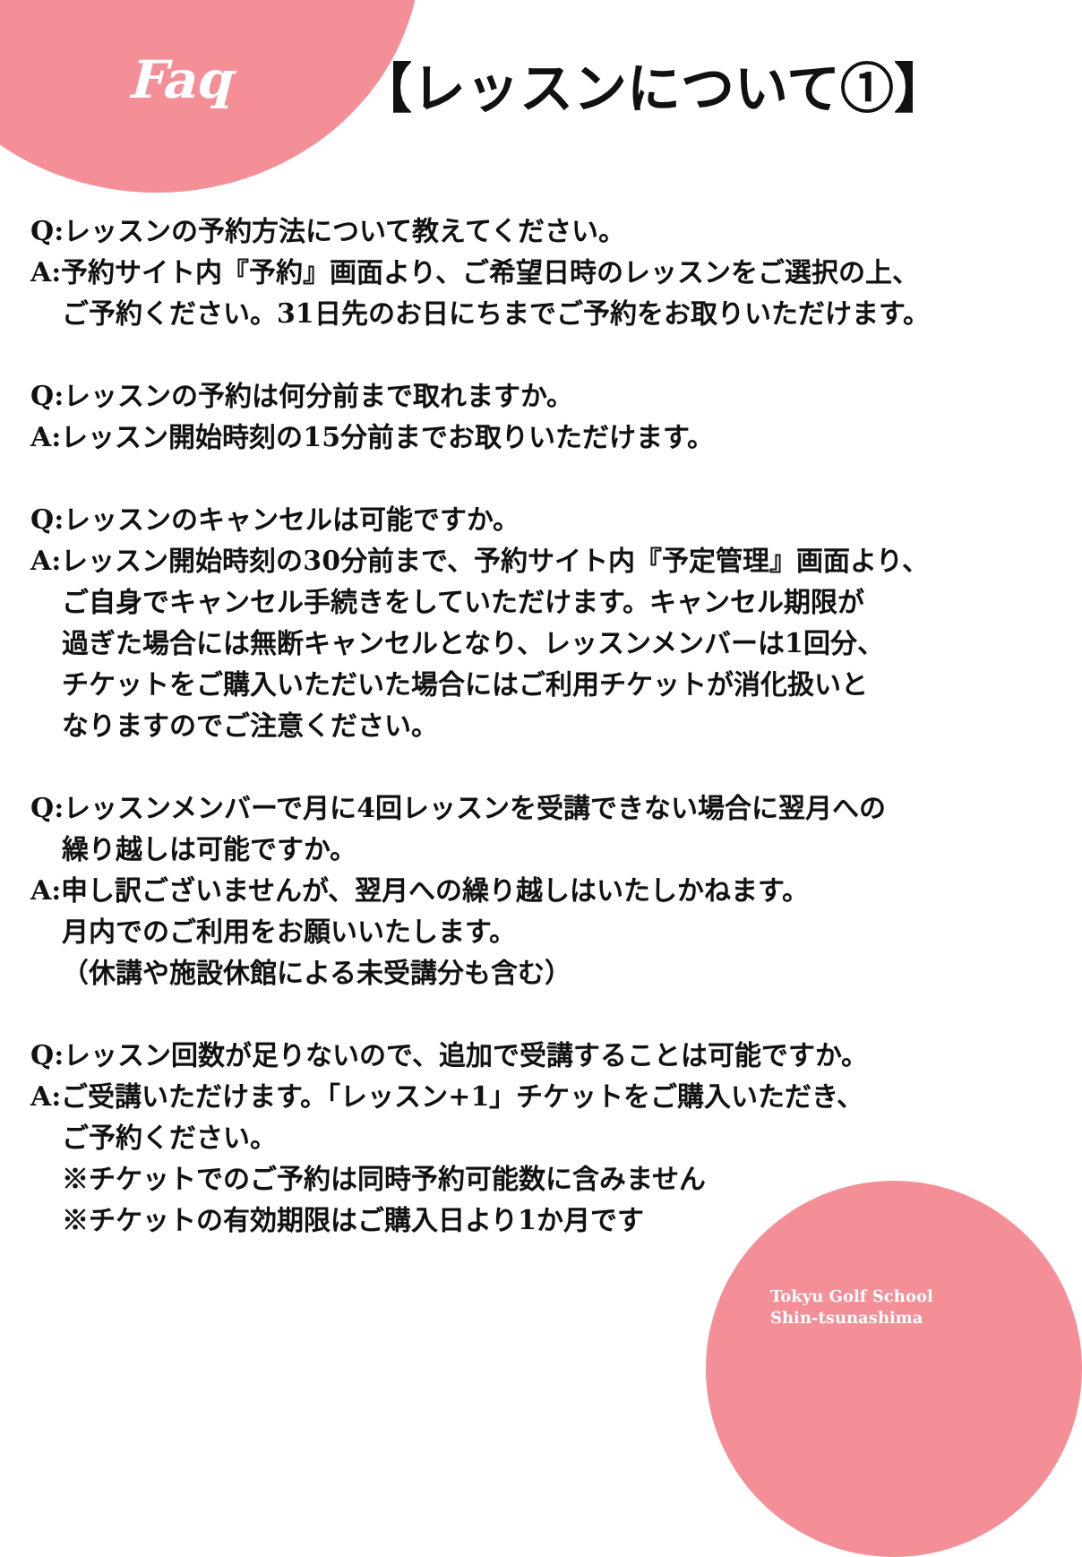Faq
【レッスンについて①】
Q:レッスンの予約方法について教えてください。
A:予約サイト内『予約』画面より、ご希望日時のレッスンをご選択の上、
ご予約ください。31日先のお日にちまでご予約をお取りいただけます。
Q:レッスンの予約は何分前まで取れますか。
A:レッスン開始時刻の15分前までお取りいただけます。
Q:レッスンのキャンセルは可能ですか。
A:レッスン開始時刻の30分前まで、予約サイト内『予定管理』画面より、
ご自身でキャンセル手続きをしていただけます。キャンセル期限が
過ぎた場合には無断キャンセルとなり、レッスンメンバーは1回分、
チケットをご購入いただいた場合にはご利用チケットが消化扱いと
なりますのでご注意ください。
Q:レッスンメンバーで月に4回レッスンを受講できない場合に翌月への
繰り越しは可能ですか。
A:申し訳ございませんが、翌月への繰り越しはいたしかねます。
月内でのご利用をお願いいたします。
（休講や施設休館による未受講分も含む）
Q:レッスン回数が足りないので、追加で受講することは可能ですか。
A:ご受講いただけます。「レッスン+1」チケットをご購入いただき、
ご予約ください。
※チケットでのご予約は同時予約可能数に含みません
※チケットの有効期限はご購入日より1か月です
Tokyu Golf School
Shin-tsunashima